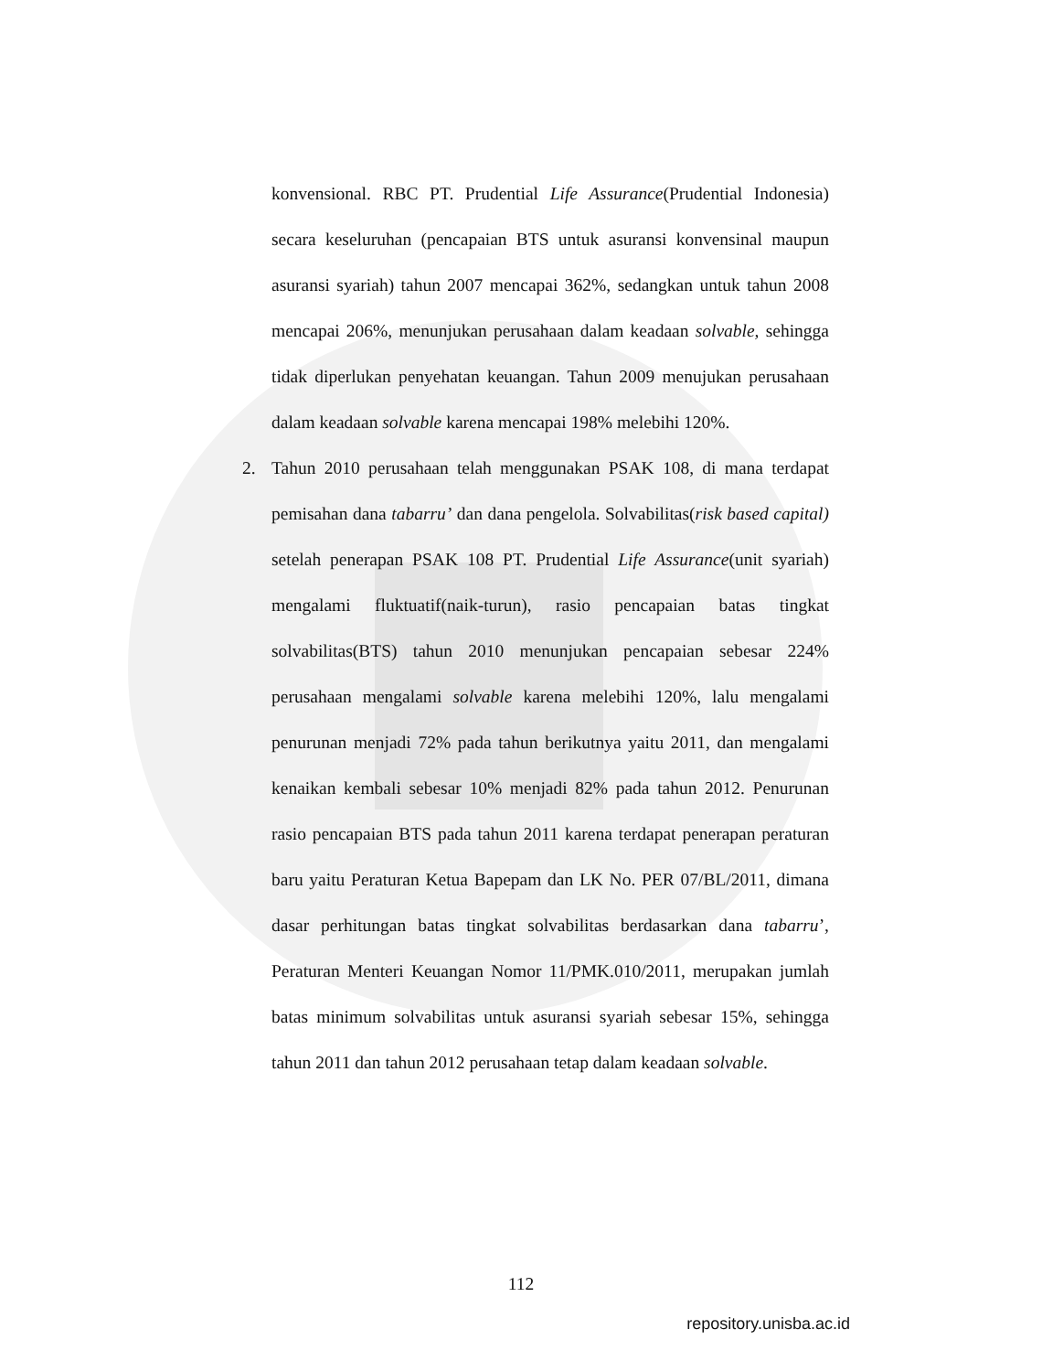konvensional. RBC PT. Prudential Life Assurance(Prudential Indonesia) secara keseluruhan (pencapaian BTS untuk asuransi konvensinal maupun asuransi syariah) tahun 2007 mencapai 362%, sedangkan untuk tahun 2008 mencapai 206%, menunjukan perusahaan dalam keadaan solvable, sehingga tidak diperlukan penyehatan keuangan. Tahun 2009 menujukan perusahaan dalam keadaan solvable karena mencapai 198% melebihi 120%.
2. Tahun 2010 perusahaan telah menggunakan PSAK 108, di mana terdapat pemisahan dana tabarru’ dan dana pengelola. Solvabilitas(risk based capital) setelah penerapan PSAK 108 PT. Prudential Life Assurance(unit syariah) mengalami fluktuatif(naik-turun), rasio pencapaian batas tingkat solvabilitas(BTS) tahun 2010 menunjukan pencapaian sebesar 224% perusahaan mengalami solvable karena melebihi 120%, lalu mengalami penurunan menjadi 72% pada tahun berikutnya yaitu 2011, dan mengalami kenaikan kembali sebesar 10% menjadi 82% pada tahun 2012. Penurunan rasio pencapaian BTS pada tahun 2011 karena terdapat penerapan peraturan baru yaitu Peraturan Ketua Bapepam dan LK No. PER 07/BL/2011, dimana dasar perhitungan batas tingkat solvabilitas berdasarkan dana tabarru’, Peraturan Menteri Keuangan Nomor 11/PMK.010/2011, merupakan jumlah batas minimum solvabilitas untuk asuransi syariah sebesar 15%, sehingga tahun 2011 dan tahun 2012 perusahaan tetap dalam keadaan solvable.
112
repository.unisba.ac.id